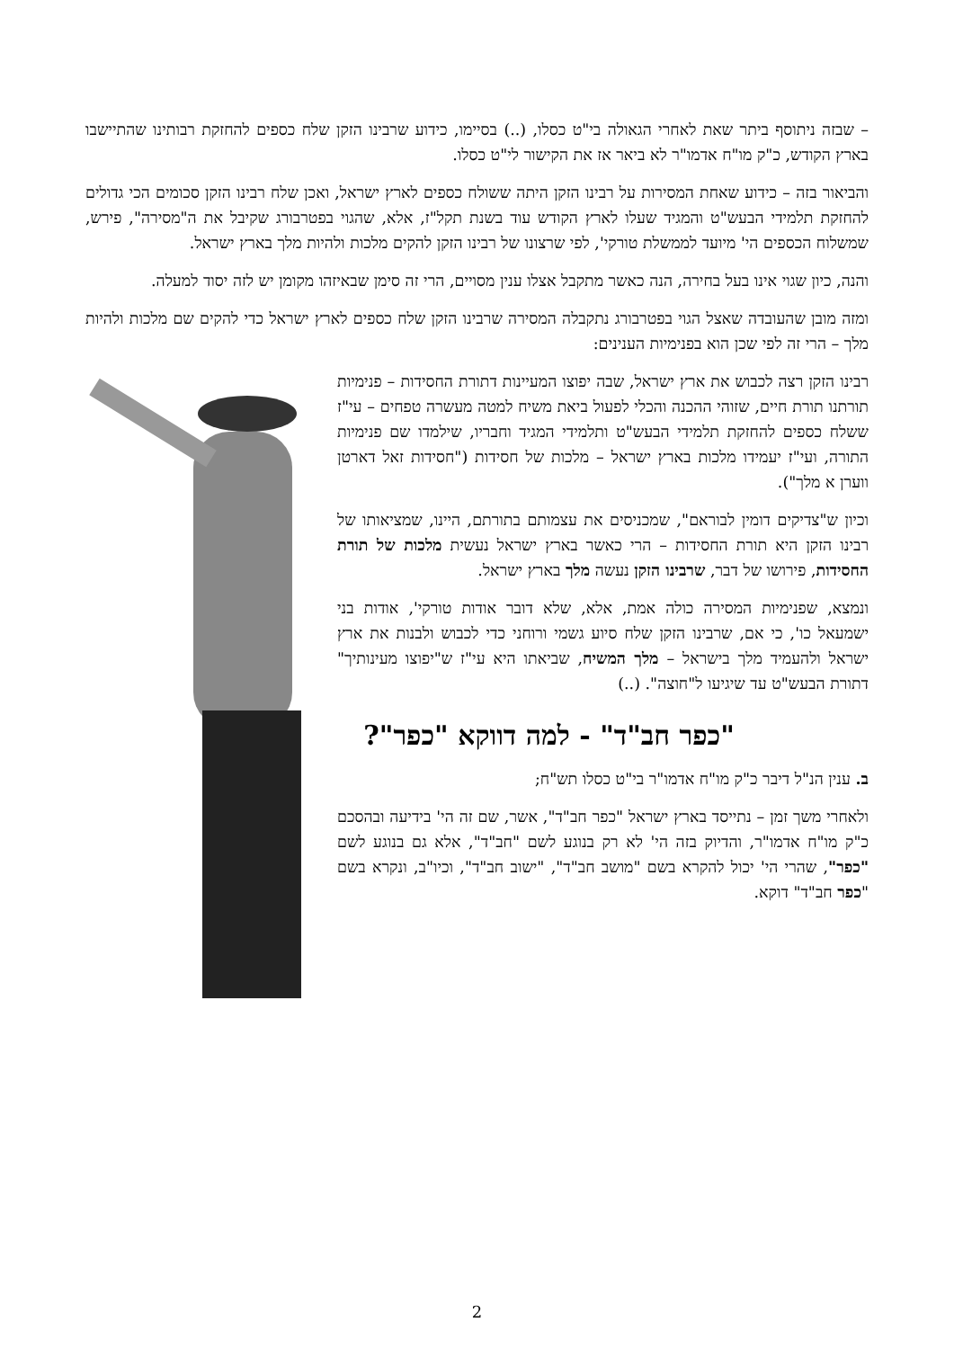– שבזה ניתוסף ביתר שאת לאחרי הגאולה בי"ט כסלו, (..) בסיימו, כידוע שרבינו הזקן שלח כספים להחזקת רבותינו שהתיישבו בארץ הקודש, כ"ק מו"ח אדמו"ר לא ביאר אז את הקישור לי"ט כסלו.
והביאור בזה – כידוע שאחת המסירות על רבינו הזקן היתה ששולח כספים לארץ ישראל, ואכן שלח רבינו הזקן סכומים הכי גדולים להחזקת תלמידי הבעש"ט והמגיד שעלו לארץ הקודש עוד בשנת תקל"ז, אלא, שהגוי בפטרבורג שקיבל את ה"מסירה", פירש, שמשלוח הכספים הי' מיועד לממשלת טורקי', לפי שרצונו של רבינו הזקן להקים מלכות ולהיות מלך בארץ ישראל.
והנה, כיון שגוי אינו בעל בחירה, הנה כאשר מתקבל אצלו ענין מסויים, הרי זה סימן שבאיזהו מקומן יש לזה יסוד למעלה.
ומזה מובן שהעובדה שאצל הגוי בפטרבורג נתקבלה המסירה שרבינו הזקן שלח כספים לארץ ישראל כדי להקים שם מלכות ולהיות מלך – הרי זה לפי שכן הוא בפנימיות הענינים:
רבינו הזקן רצה לכבוש את ארץ ישראל, שבה יפוצו המעיינות דתורת החסידות – פנימיות תורתנו תורת חיים, שזוהי ההכנה והכלי לפעול ביאת משיח למטה מעשרה טפחים – עי"ז ששלח כספים להחזקת תלמידי הבעש"ט ותלמידי המגיד וחבריו, שילמדו שם פנימיות התורה, ועי"ז יעמידו מלכות בארץ ישראל – מלכות של חסידות ("חסידות זאל דארטן ווערן א מלך").
וכיון ש"צדיקים דומין לבוראם", שמכניסים את עצמותם בתורתם, היינו, שמציאותו של רבינו הזקן היא תורת החסידות – הרי כאשר בארץ ישראל נעשית מלכות של תורת החסידות, פירושו של דבר, שרבינו הזקן נעשה מלך בארץ ישראל.
ונמצא, שפנימיות המסירה כולה אמת, אלא, שלא דובר אודות טורקי', אודות בני ישמעאל כו', כי אם, שרבינו הזקן שלח סיוע גשמי ורוחני כדי לכבוש ולבנות את ארץ ישראל ולהעמיד מלך בישראל – מלך המשיח, שביאתו היא עי"ז ש"יפוצו מעינותיך" דתורת הבעש"ט עד שיגיעו ל"חוצה". (..)
"כפר חב"ד" - למה דווקא "כפר"?
ב. ענין הנ"ל דיבר כ"ק מו"ח אדמו"ר בי"ט כסלו תש"ח;
ולאחרי משך זמן – נתייסד בארץ ישראל "כפר חב"ד", אשר, שם זה הי' בידיעה ובהסכם כ"ק מו"ח אדמו"ר, והדיוק בזה הי' לא רק בנוגע לשם "חב"ד", אלא גם בנוגע לשם "כפר", שהרי הי' יכול להקרא בשם "מושב חב"ד", "ישוב חב"ד", וכיו"ב, ונקרא בשם "כפר חב"ד" דוקא.
2